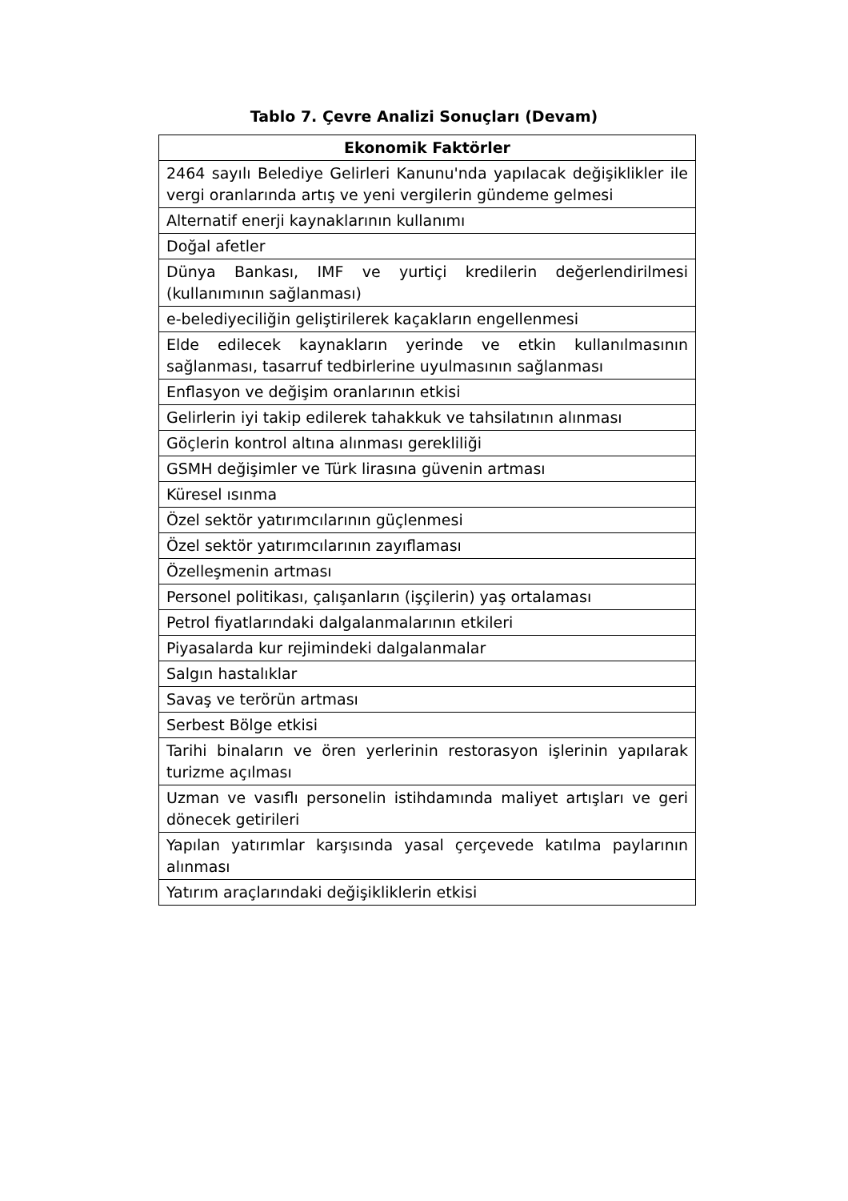Tablo 7. Çevre Analizi Sonuçları (Devam)
| Ekonomik Faktörler |
| --- |
| 2464 sayılı Belediye Gelirleri Kanunu'nda yapılacak değişiklikler ile vergi oranlarında artış ve yeni vergilerin gündeme gelmesi |
| Alternatif enerji kaynaklarının kullanımı |
| Doğal afetler |
| Dünya Bankası, IMF ve yurtiçi kredilerin değerlendirilmesi (kullanımının sağlanması) |
| e-belediyeciliğin geliştirilerek kaçakların engellenmesi |
| Elde edilecek kaynakların yerinde ve etkin kullanılmasının sağlanması, tasarruf tedbirlerine uyulmasının sağlanması |
| Enflasyon ve değişim oranlarının etkisi |
| Gelirlerin iyi takip edilerek tahakkuk ve tahsilatının alınması |
| Göçlerin kontrol altına alınması gerekliliği |
| GSMH değişimler ve Türk lirasına güvenin artması |
| Küresel ısınma |
| Özel sektör yatırımcılarının güçlenmesi |
| Özel sektör yatırımcılarının zayıflaması |
| Özelleşmenin artması |
| Personel politikası, çalışanların (işçilerin) yaş ortalaması |
| Petrol fiyatlarındaki dalgalanmalarının etkileri |
| Piyasalarda kur rejimindeki dalgalanmalar |
| Salgın hastalıklar |
| Savaş ve terörün artması |
| Serbest Bölge etkisi |
| Tarihi binaların ve ören yerlerinin restorasyon işlerinin yapılarak turizme açılması |
| Uzman ve vasıflı personelin istihdamında maliyet artışları ve geri dönecek getirileri |
| Yapılan yatırımlar karşısında yasal çerçevede katılma paylarının alınması |
| Yatırım araçlarındaki değişikliklerin etkisi |